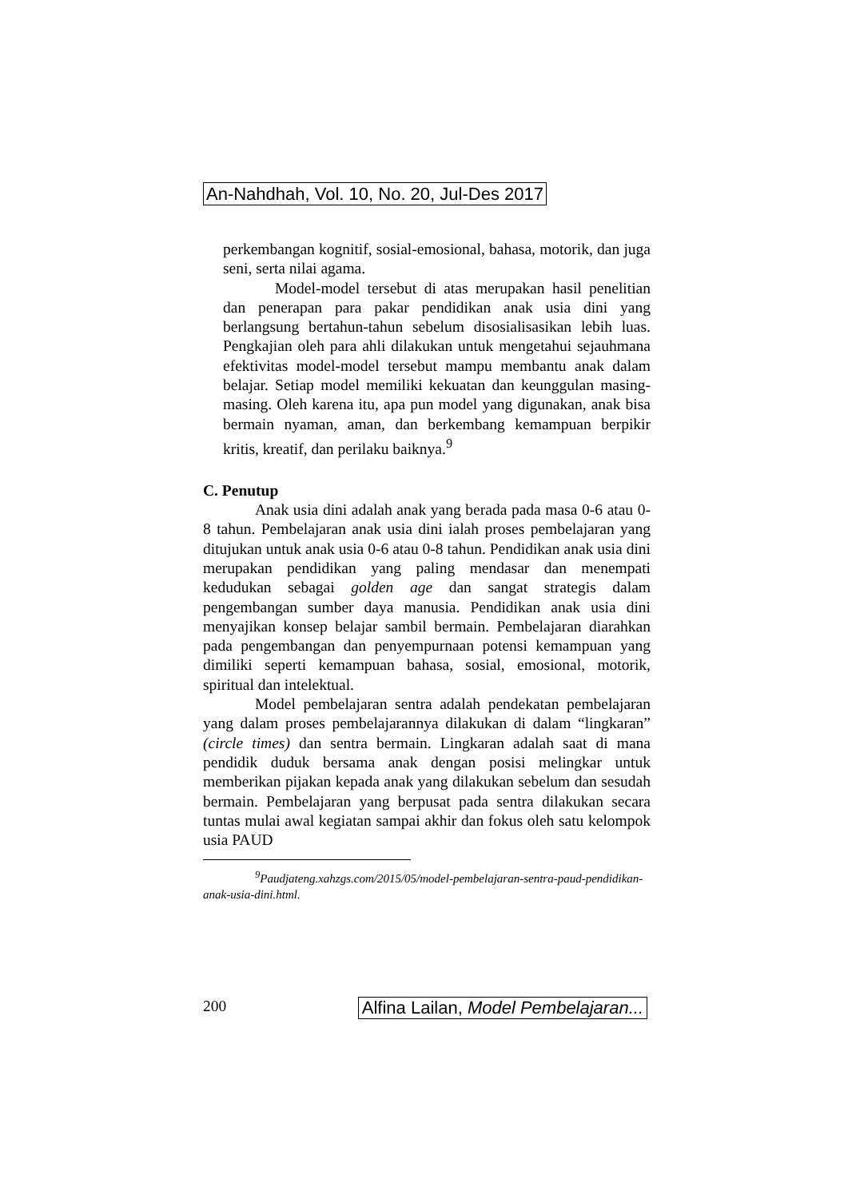An-Nahdhah, Vol. 10, No. 20, Jul-Des 2017
perkembangan kognitif, sosial-emosional, bahasa, motorik, dan juga seni, serta nilai agama.
Model-model tersebut di atas merupakan hasil penelitian dan penerapan para pakar pendidikan anak usia dini yang berlangsung bertahun-tahun sebelum disosialisasikan lebih luas. Pengkajian oleh para ahli dilakukan untuk mengetahui sejauhmana efektivitas model-model tersebut mampu membantu anak dalam belajar. Setiap model memiliki kekuatan dan keunggulan masing-masing. Oleh karena itu, apa pun model yang digunakan, anak bisa bermain nyaman, aman, dan berkembang kemampuan berpikir kritis, kreatif, dan perilaku baiknya.<sup>9</sup>
C. Penutup
Anak usia dini adalah anak yang berada pada masa 0-6 atau 0-8 tahun. Pembelajaran anak usia dini ialah proses pembelajaran yang ditujukan untuk anak usia 0-6 atau 0-8 tahun. Pendidikan anak usia dini merupakan pendidikan yang paling mendasar dan menempati kedudukan sebagai golden age dan sangat strategis dalam pengembangan sumber daya manusia. Pendidikan anak usia dini menyajikan konsep belajar sambil bermain. Pembelajaran diarahkan pada pengembangan dan penyempurnaan potensi kemampuan yang dimiliki seperti kemampuan bahasa, sosial, emosional, motorik, spiritual dan intelektual.
Model pembelajaran sentra adalah pendekatan pembelajaran yang dalam proses pembelajarannya dilakukan di dalam “lingkaran” (circle times) dan sentra bermain. Lingkaran adalah saat di mana pendidik duduk bersama anak dengan posisi melingkar untuk memberikan pijakan kepada anak yang dilakukan sebelum dan sesudah bermain. Pembelajaran yang berpusat pada sentra dilakukan secara tuntas mulai awal kegiatan sampai akhir dan fokus oleh satu kelompok usia PAUD
<sup>9</sup> Paudjateng.xahzgs.com/2015/05/model-pembelajaran-sentra-paud-pendidikan-anak-usia-dini.html.
200 Alfina Lailan, Model Pembelajaran...